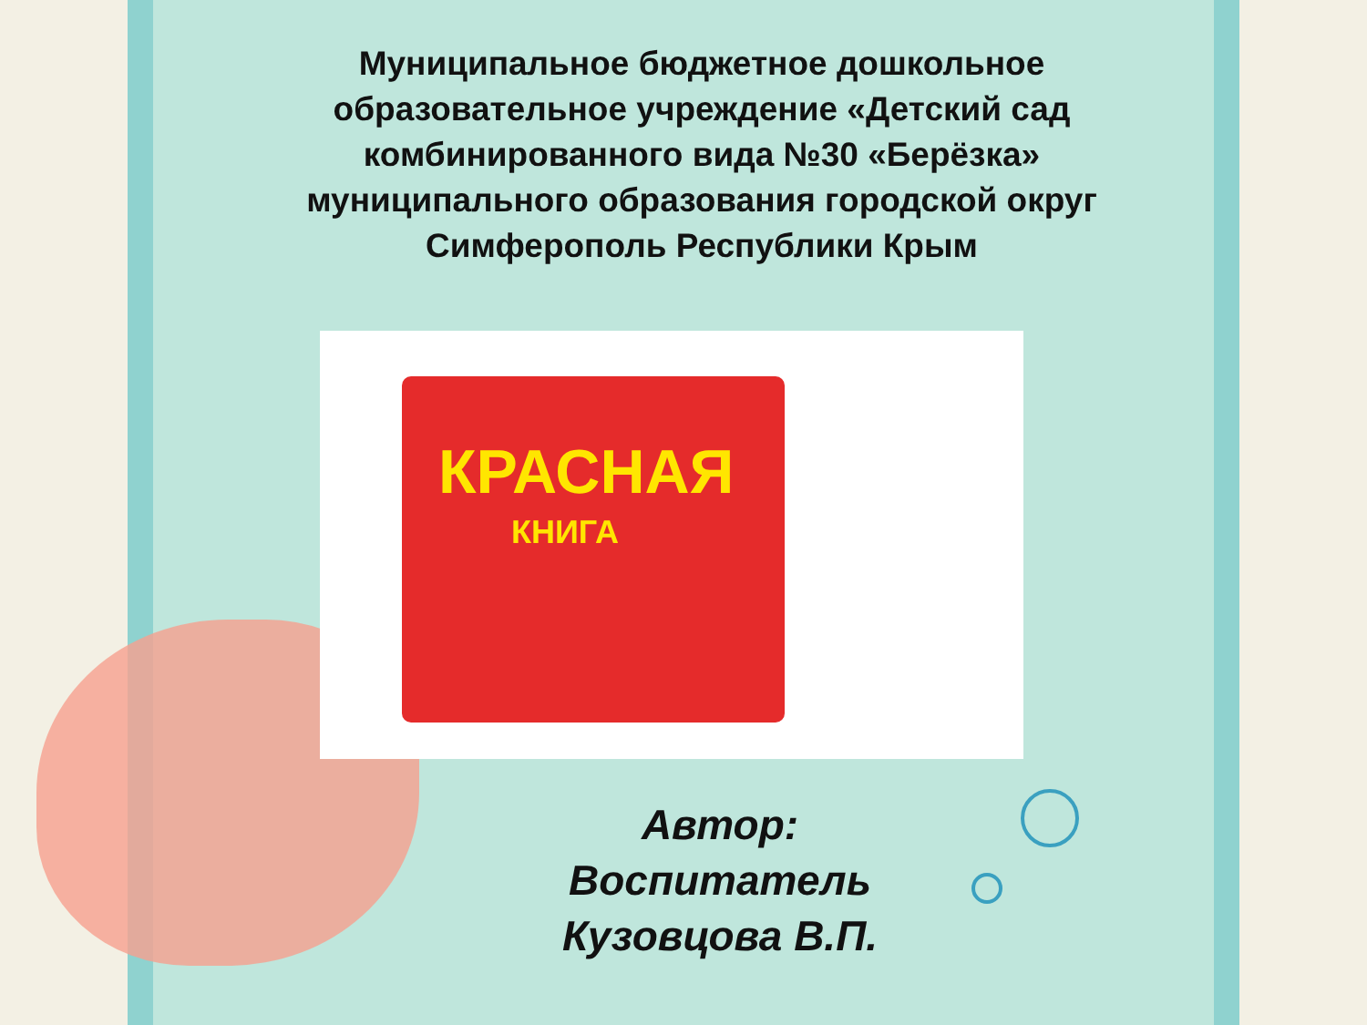Муниципальное бюджетное дошкольное образовательное учреждение «Детский сад комбинированного вида №30 «Берёзка» муниципального образования городской округ Симферополь Республики Крым
КРАСНАЯ
КНИГА
Автор:
Воспитатель
Кузовцова В.П.